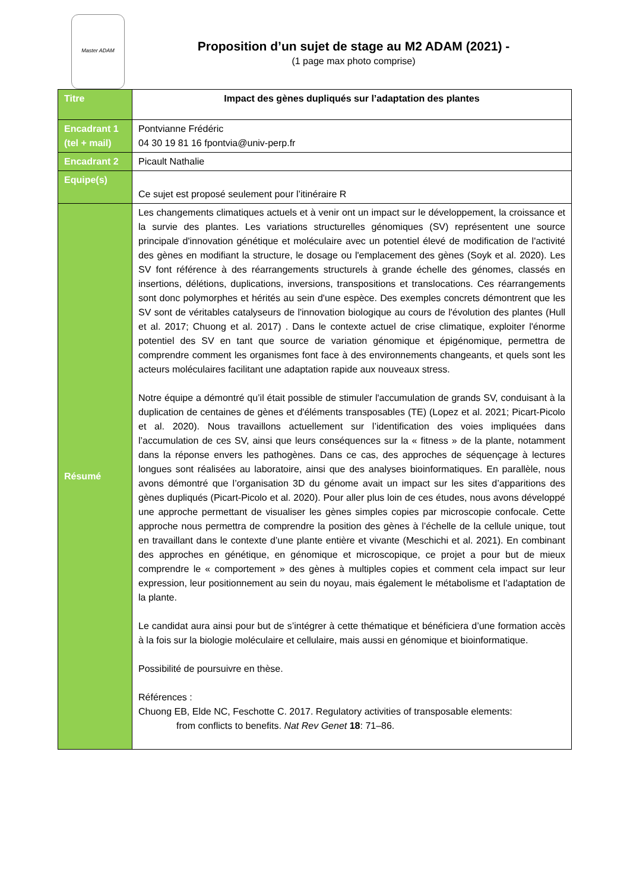Master ADAM
Proposition d’un sujet de stage au M2 ADAM (2021) -
(1 page max photo comprise)
| Titre | Impact des gènes dupliqués sur l’adaptation des plantes |
| Encadrant 1 (tel + mail) | Pontvianne Frédéric 04 30 19 81 16 fpontvia@univ-perp.fr |
| Encadrant 2 | Picault Nathalie |
| Equipe(s) | Ce sujet est proposé seulement pour l’itinéraire R |
| Résumé | Les changements climatiques actuels et à venir ont un impact sur le développement, la croissance et la survie des plantes. Les variations structurelles génomiques (SV) représentent une source principale d'innovation génétique et moléculaire avec un potentiel élevé de modification de l'activité des gènes en modifiant la structure, le dosage ou l'emplacement des gènes (Soyk et al. 2020). Les SV font référence à des réarrangements structurels à grande échelle des génomes, classés en insertions, délétions, duplications, inversions, transpositions et translocations. Ces réarrangements sont donc polymorphes et hérités au sein d'une espèce. Des exemples concrets démontrent que les SV sont de véritables catalyseurs de l'innovation biologique au cours de l'évolution des plantes (Hull et al. 2017; Chuong et al. 2017) . Dans le contexte actuel de crise climatique, exploiter l'énorme potentiel des SV en tant que source de variation génomique et épigénomique, permettra de comprendre comment les organismes font face à des environnements changeants, et quels sont les acteurs moléculaires facilitant une adaptation rapide aux nouveaux stress. Notre équipe a démontré qu’il était possible de stimuler l'accumulation de grands SV, conduisant à la duplication de centaines de gènes et d'éléments transposables (TE) (Lopez et al. 2021; Picart-Picolo et al. 2020). Nous travaillons actuellement sur l’identification des voies impliquées dans l’accumulation de ces SV, ainsi que leurs conséquences sur la « fitness » de la plante, notamment dans la réponse envers les pathogènes. Dans ce cas, des approches de séquençage à lectures longues sont réalisées au laboratoire, ainsi que des analyses bioinformatiques. En parallèle, nous avons démontré que l’organisation 3D du génome avait un impact sur les sites d’apparitions des gènes dupliqués (Picart-Picolo et al. 2020). Pour aller plus loin de ces études, nous avons développé une approche permettant de visualiser les gènes simples copies par microscopie confocale. Cette approche nous permettra de comprendre la position des gènes à l’échelle de la cellule unique, tout en travaillant dans le contexte d’une plante entière et vivante (Meschichi et al. 2021). En combinant des approches en génétique, en génomique et microscopique, ce projet a pour but de mieux comprendre le « comportement » des gènes à multiples copies et comment cela impact sur leur expression, leur positionnement au sein du noyau, mais également le métabolisme et l’adaptation de la plante. Le candidat aura ainsi pour but de s’intégrer à cette thématique et bénéficiera d’une formation accès à la fois sur la biologie moléculaire et cellulaire, mais aussi en génomique et bioinformatique. Possibilité de poursuivre en thèse. Références : Chuong EB, Elde NC, Feschotte C. 2017. Regulatory activities of transposable elements: from conflicts to benefits. Nat Rev Genet 18 : 71–86. |